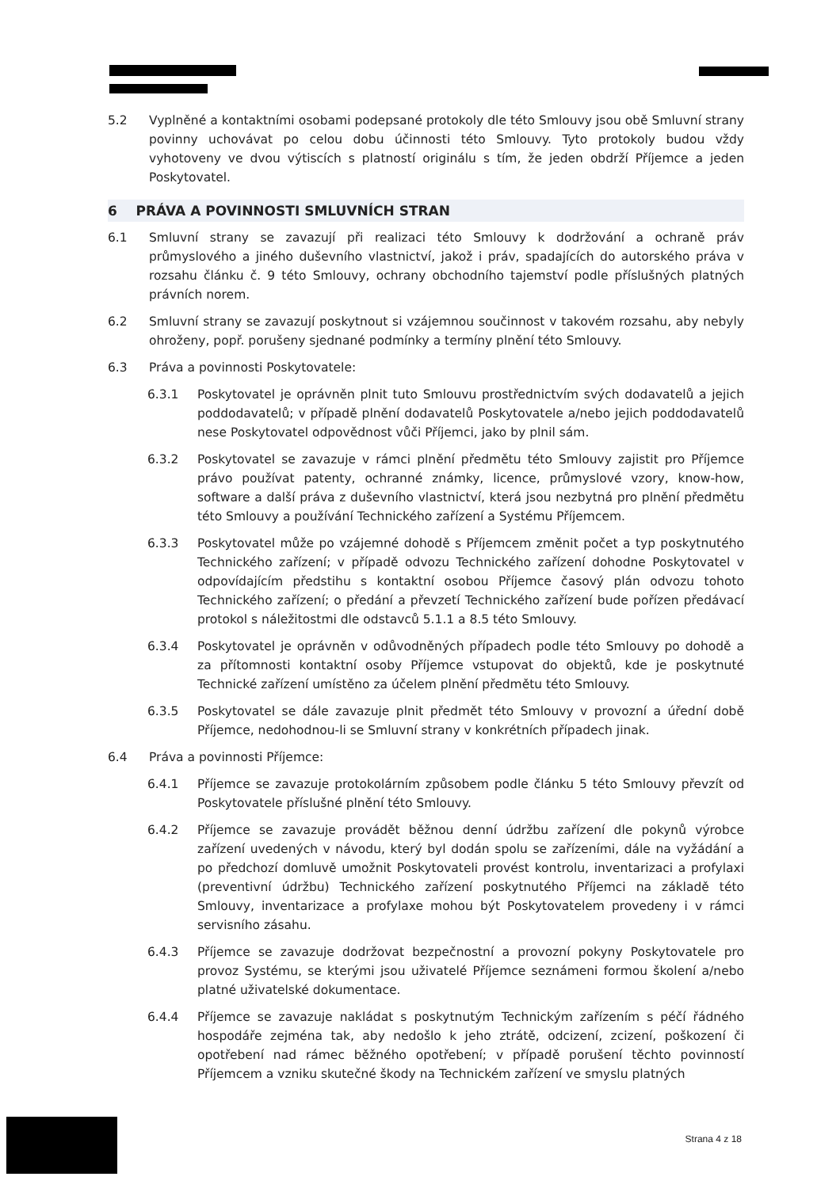5.2 Vyplněné a kontaktními osobami podepsané protokoly dle této Smlouvy jsou obě Smluvní strany povinny uchovávat po celou dobu účinnosti této Smlouvy. Tyto protokoly budou vždy vyhotoveny ve dvou výtiscích s platností originálu s tím, že jeden obdrží Příjemce a jeden Poskytovatel.
6 PRÁVA A POVINNOSTI SMLUVNÍCH STRAN
6.1 Smluvní strany se zavazují při realizaci této Smlouvy k dodržování a ochraně práv průmyslového a jiného duševního vlastnictví, jakož i práv, spadajících do autorského práva v rozsahu článku č. 9 této Smlouvy, ochrany obchodního tajemství podle příslušných platných právních norem.
6.2 Smluvní strany se zavazují poskytnout si vzájemnou součinnost v takovém rozsahu, aby nebyly ohroženy, popř. porušeny sjednané podmínky a termíny plnění této Smlouvy.
6.3 Práva a povinnosti Poskytovatele:
6.3.1 Poskytovatel je oprávněn plnit tuto Smlouvu prostřednictvím svých dodavatelů a jejich poddodavatelů; v případě plnění dodavatelů Poskytovatele a/nebo jejich poddodavatelů nese Poskytovatel odpovědnost vůči Příjemci, jako by plnil sám.
6.3.2 Poskytovatel se zavazuje v rámci plnění předmětu této Smlouvy zajistit pro Příjemce právo používat patenty, ochranné známky, licence, průmyslové vzory, know-how, software a další práva z duševního vlastnictví, která jsou nezbytná pro plnění předmětu této Smlouvy a používání Technického zařízení a Systému Příjemcem.
6.3.3 Poskytovatel může po vzájemné dohodě s Příjemcem změnit počet a typ poskytnutého Technického zařízení; v případě odvozu Technického zařízení dohodne Poskytovatel v odpovídajícím předstihu s kontaktní osobou Příjemce časový plán odvozu tohoto Technického zařízení; o předání a převzetí Technického zařízení bude pořízen předávací protokol s náležitostmi dle odstavců 5.1.1 a 8.5 této Smlouvy.
6.3.4 Poskytovatel je oprávněn v odůvodněných případech podle této Smlouvy po dohodě a za přítomnosti kontaktní osoby Příjemce vstupovat do objektů, kde je poskytnuté Technické zařízení umístěno za účelem plnění předmětu této Smlouvy.
6.3.5 Poskytovatel se dále zavazuje plnit předmět této Smlouvy v provozní a úřední době Příjemce, nedohodnou-li se Smluvní strany v konkrétních případech jinak.
6.4 Práva a povinnosti Příjemce:
6.4.1 Příjemce se zavazuje protokolárním způsobem podle článku 5 této Smlouvy převzít od Poskytovatele příslušné plnění této Smlouvy.
6.4.2 Příjemce se zavazuje provádět běžnou denní údržbu zařízení dle pokynů výrobce zařízení uvedených v návodu, který byl dodán spolu se zařízeními, dále na vyžádání a po předchozí domluvě umožnit Poskytovateli provést kontrolu, inventarizaci a profylaxi (preventivní údržbu) Technického zařízení poskytnutého Příjemci na základě této Smlouvy, inventarizace a profylaxe mohou být Poskytovatelem provedeny i v rámci servisního zásahu.
6.4.3 Příjemce se zavazuje dodržovat bezpečnostní a provozní pokyny Poskytovatele pro provoz Systému, se kterými jsou uživatelé Příjemce seznámeni formou školení a/nebo platné uživatelské dokumentace.
6.4.4 Příjemce se zavazuje nakládat s poskytnutým Technickým zařízením s péčí řádného hospodáře zejména tak, aby nedošlo k jeho ztrátě, odcizení, zcizení, poškození či opotřebení nad rámec běžného opotřebení; v případě porušení těchto povinností Příjemcem a vzniku skutečné škody na Technickém zařízení ve smyslu platných
Strana 4 z 18